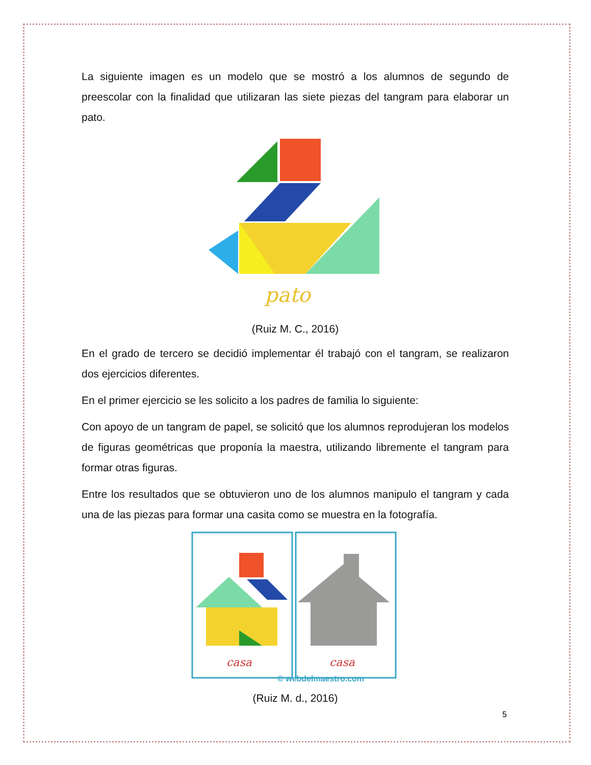La siguiente imagen es un modelo que se mostró a los alumnos de segundo de preescolar con la finalidad que utilizaran las siete piezas del tangram para elaborar un pato.
pato
(Ruiz M. C., 2016)
En el grado de tercero se decidió implementar él trabajó con el tangram, se realizaron dos ejercicios diferentes.
En el primer ejercicio se les solicito a los padres de familia lo siguiente:
Con apoyo de un tangram de papel, se solicitó que los alumnos reprodujeran los modelos de figuras geométricas que proponía la maestra, utilizando libremente el tangram para formar otras figuras.
Entre los resultados que se obtuvieron uno de los alumnos manipulo el tangram y cada una de las piezas para formar una casita como se muestra en la fotografía.
casa
casa
© webdelmaestro.com
(Ruiz M. d., 2016)
5